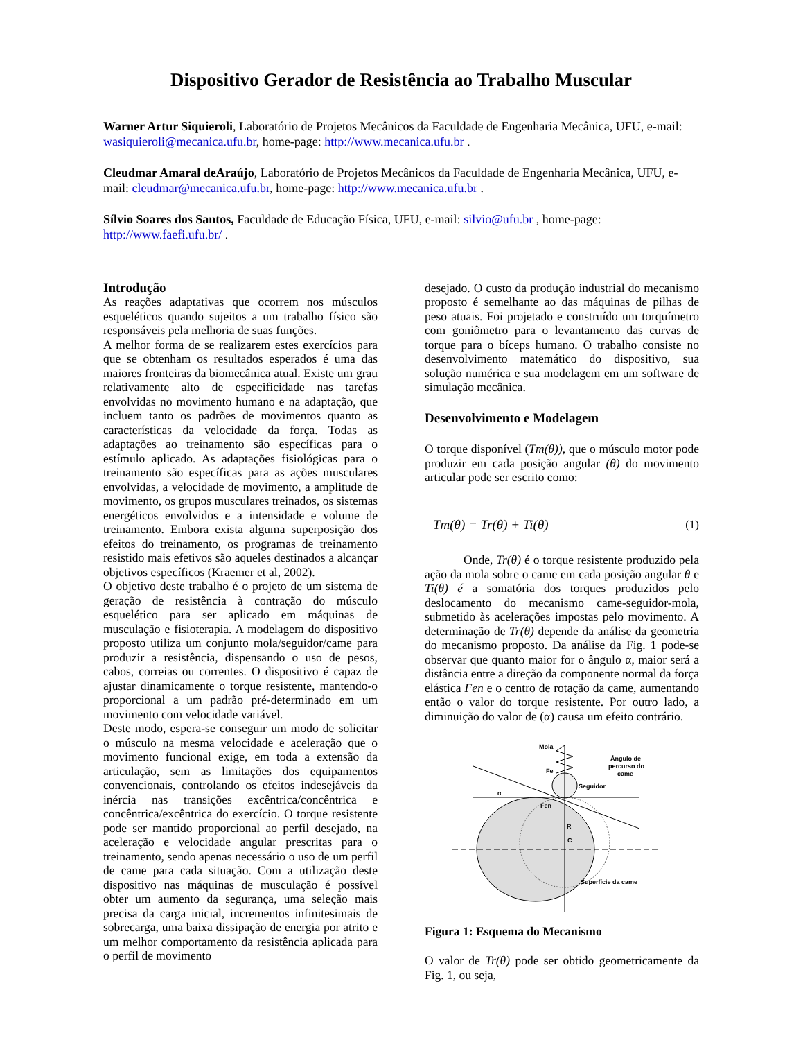Dispositivo Gerador de Resistência ao Trabalho Muscular
Warner Artur Siquieroli, Laboratório de Projetos Mecânicos da Faculdade de Engenharia Mecânica, UFU, e-mail: wasiquieroli@mecanica.ufu.br, home-page: http://www.mecanica.ufu.br .
Cleudmar Amaral deAraújo, Laboratório de Projetos Mecânicos da Faculdade de Engenharia Mecânica, UFU, e-mail: cleudmar@mecanica.ufu.br, home-page: http://www.mecanica.ufu.br .
Sílvio Soares dos Santos, Faculdade de Educação Física, UFU, e-mail: silvio@ufu.br , home-page: http://www.faefi.ufu.br/ .
Introdução
As reações adaptativas que ocorrem nos músculos esqueléticos quando sujeitos a um trabalho físico são responsáveis pela melhoria de suas funções.
A melhor forma de se realizarem estes exercícios para que se obtenham os resultados esperados é uma das maiores fronteiras da biomecânica atual. Existe um grau relativamente alto de especificidade nas tarefas envolvidas no movimento humano e na adaptação, que incluem tanto os padrões de movimentos quanto as características da velocidade da força. Todas as adaptações ao treinamento são específicas para o estímulo aplicado. As adaptações fisiológicas para o treinamento são específicas para as ações musculares envolvidas, a velocidade de movimento, a amplitude de movimento, os grupos musculares treinados, os sistemas energéticos envolvidos e a intensidade e volume de treinamento. Embora exista alguma superposição dos efeitos do treinamento, os programas de treinamento resistido mais efetivos são aqueles destinados a alcançar objetivos específicos (Kraemer et al, 2002).
O objetivo deste trabalho é o projeto de um sistema de geração de resistência à contração do músculo esquelético para ser aplicado em máquinas de musculação e fisioterapia. A modelagem do dispositivo proposto utiliza um conjunto mola/seguidor/came para produzir a resistência, dispensando o uso de pesos, cabos, correias ou correntes. O dispositivo é capaz de ajustar dinamicamente o torque resistente, mantendo-o proporcional a um padrão pré-determinado em um movimento com velocidade variável.
Deste modo, espera-se conseguir um modo de solicitar o músculo na mesma velocidade e aceleração que o movimento funcional exige, em toda a extensão da articulação, sem as limitações dos equipamentos convencionais, controlando os efeitos indesejáveis da inércia nas transições excêntrica/concêntrica e concêntrica/excêntrica do exercício. O torque resistente pode ser mantido proporcional ao perfil desejado, na aceleração e velocidade angular prescritas para o treinamento, sendo apenas necessário o uso de um perfil de came para cada situação. Com a utilização deste dispositivo nas máquinas de musculação é possível obter um aumento da segurança, uma seleção mais precisa da carga inicial, incrementos infinitesimais de sobrecarga, uma baixa dissipação de energia por atrito e um melhor comportamento da resistência aplicada para o perfil de movimento
desejado. O custo da produção industrial do mecanismo proposto é semelhante ao das máquinas de pilhas de peso atuais. Foi projetado e construído um torquímetro com goniômetro para o levantamento das curvas de torque para o bíceps humano. O trabalho consiste no desenvolvimento matemático do dispositivo, sua solução numérica e sua modelagem em um software de simulação mecânica.
Desenvolvimento e Modelagem
O torque disponível (Tm(θ)), que o músculo motor pode produzir em cada posição angular (θ) do movimento articular pode ser escrito como:
Tm(θ) = Tr(θ) + Ti(θ) (1)
Onde, Tr(θ) é o torque resistente produzido pela ação da mola sobre o came em cada posição angular θ e Ti(θ) é a somatória dos torques produzidos pelo deslocamento do mecanismo came-seguidor-mola, submetido às acelerações impostas pelo movimento. A determinação de Tr(θ) depende da análise da geometria do mecanismo proposto. Da análise da Fig. 1 pode-se observar que quanto maior for o ângulo α, maior será a distância entre a direção da componente normal da força elástica Fen e o centro de rotação da came, aumentando então o valor do torque resistente. Por outro lado, a diminuição do valor de (α) causa um efeito contrário.
Mola
Fe
Seguidor
Ângulo de
percurso do
came
α
Fen
R
C
Superfície da came
Figura 1: Esquema do Mecanismo
O valor de Tr(θ) pode ser obtido geometricamente da Fig. 1, ou seja,